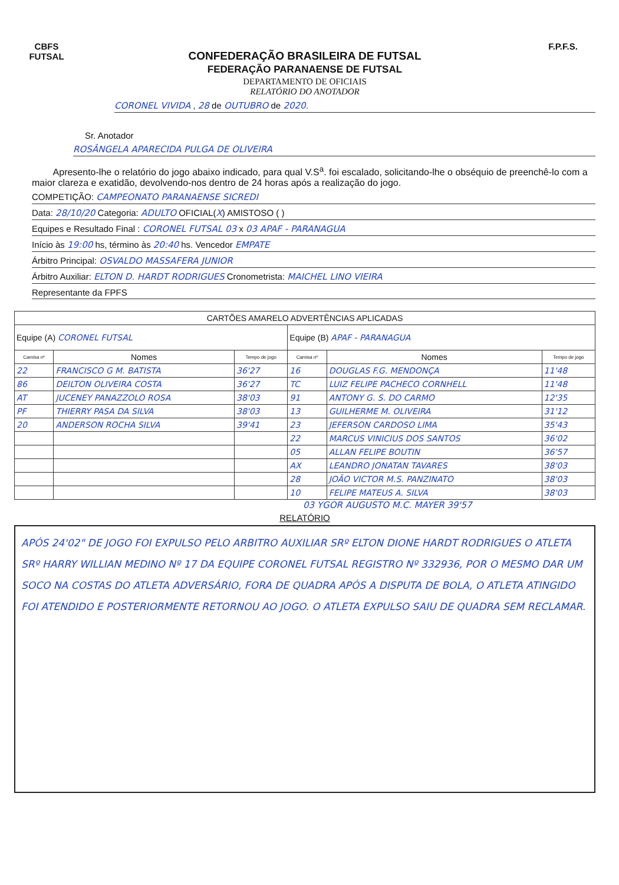CBFS
FUTSAL
CONFEDERAÇÃO BRASILEIRA DE FUTSAL
FEDERAÇÃO PARANAENSE DE FUTSAL
DEPARTAMENTO DE OFICIAIS
RELATÓRIO DO ANOTADOR
F.P.F.S.
CORONEL VIVIDA , 28 de OUTUBRO de 2020.
Sr. Anotador
ROSÂNGELA APARECIDA PULGA DE OLIVEIRA
Apresento-lhe o relatório do jogo abaixo indicado, para qual V.S<sup>a</sup>. foi escalado, solicitando-lhe o obséquio de preenchê-lo com a maior clareza e exatidão, devolvendo-nos dentro de 24 horas após a realização do jogo.
COMPETIÇÃO: CAMPEONATO PARANAENSE SICREDI
Data: 28/10/20 Categoria: ADULTO OFICIAL(X) AMISTOSO ( )
Equipes e Resultado Final : CORONEL FUTSAL 03 x 03 APAF - PARANAGUA
Início às 19:00 hs, término às 20:40 hs. Vencedor EMPATE
Árbitro Principal: OSVALDO MASSAFERA JUNIOR
Árbitro Auxiliar: ELTON D. HARDT RODRIGUES Cronometrista: MAICHEL LINO VIEIRA
Representante da FPFS
| CARTÕES AMARELO ADVERTÊNCIAS APLICADAS | | | | | |
| --- | --- | --- | --- | --- | --- |
| Equipe (A) CORONEL FUTSAL | | | Equipe (B) APAF - PARANAGUA | | |
| Camisa nº | Nomes | Tempo de jogo | Camisa nº | Nomes | Tempo de jogo |
| 22 | FRANCISCO G M. BATISTA | 36'27 | 16 | DOUGLAS F.G. MENDONÇA | 11'48 |
| 86 | DEILTON OLIVEIRA COSTA | 36'27 | TC | LUIZ FELIPE PACHECO CORNHELL | 11'48 |
| AT | JUCENEY PANAZZOLO ROSA | 38'03 | 91 | ANTONY G. S. DO CARMO | 12'35 |
| PF | THIERRY PASA DA SILVA | 38'03 | 13 | GUILHERME M. OLIVEIRA | 31'12 |
| 20 | ANDERSON ROCHA SILVA | 39'41 | 23 | JEFERSON CARDOSO LIMA | 35'43 |
| | | | 22 | MARCUS VINICIUS DOS SANTOS | 36'02 |
| | | | 05 | ALLAN FELIPE BOUTIN | 36'57 |
| | | | AX | LEANDRO JONATAN TAVARES | 38'03 |
| | | | 28 | JOÃO VICTOR M.S. PANZINATO | 38'03 |
| | | | 10 | FELIPE MATEUS A. SILVA | 38'03 |
03 YGOR AUGUSTO M.C. MAYER 39'57
RELATÓRIO
APÓS 24'02" DE JOGO FOI EXPULSO PELO ARBITRO AUXILIAR SRº ELTON DIONE HARDT RODRIGUES O ATLETA SRº HARRY WILLIAN MEDINO Nº 17 DA EQUIPE CORONEL FUTSAL REGISTRO Nº 332936, POR O MESMO DAR UM SOCO NA COSTAS DO ATLETA ADVERSÁRIO, FORA DE QUADRA APÓS A DISPUTA DE BOLA, O ATLETA ATINGIDO FOI ATENDIDO E POSTERIORMENTE RETORNOU AO JOGO. O ATLETA EXPULSO SAIU DE QUADRA SEM RECLAMAR.